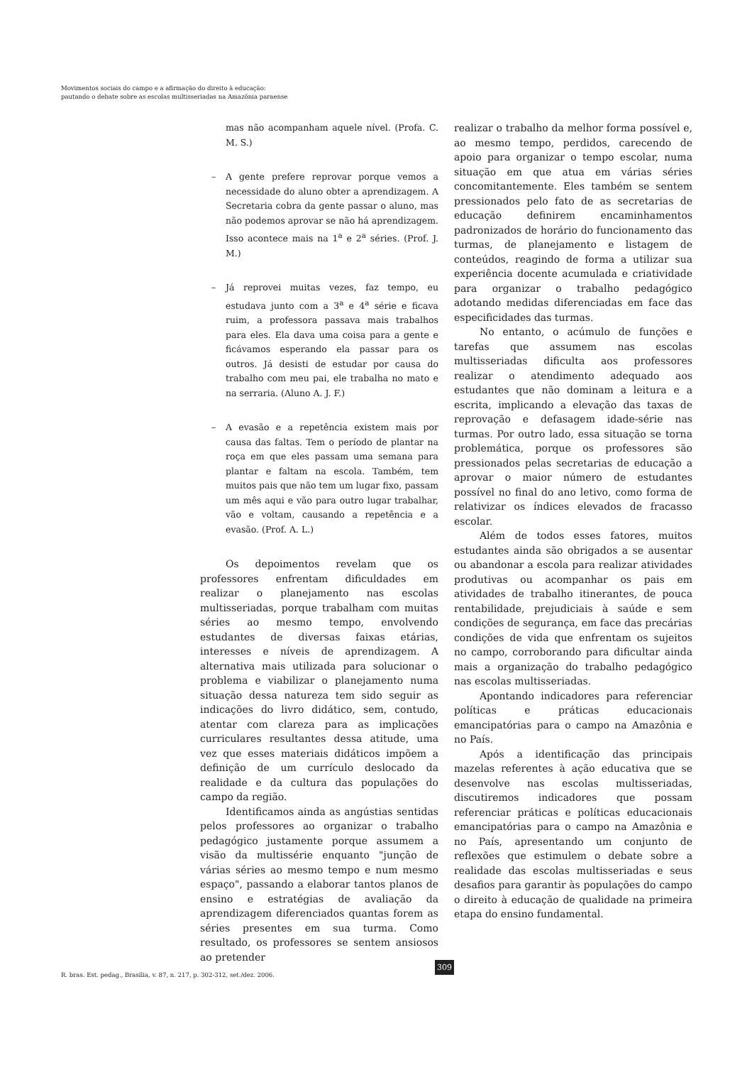Movimentos sociais do campo e a afirmação do direito à educação:
pautando o debate sobre as escolas multisseriadas na Amazônia paraense
mas não acompanham aquele nível. (Profa. C. M. S.)
– A gente prefere reprovar porque vemos a necessidade do aluno obter a aprendizagem. A Secretaria cobra da gente passar o aluno, mas não podemos aprovar se não há aprendizagem. Isso acontece mais na 1<sup>a</sup> e 2<sup>a</sup> séries. (Prof. J. M.)
– Já reprovei muitas vezes, faz tempo, eu estudava junto com a 3<sup>a</sup> e 4<sup>a</sup> série e ficava ruim, a professora passava mais trabalhos para eles. Ela dava uma coisa para a gente e ficávamos esperando ela passar para os outros. Já desisti de estudar por causa do trabalho com meu pai, ele trabalha no mato e na serraria. (Aluno A. J. F.)
– A evasão e a repetência existem mais por causa das faltas. Tem o período de plantar na roça em que eles passam uma semana para plantar e faltam na escola. Também, tem muitos pais que não tem um lugar fixo, passam um mês aqui e vão para outro lugar trabalhar, vão e voltam, causando a repetência e a evasão. (Prof. A. L.)
Os depoimentos revelam que os professores enfrentam dificuldades em realizar o planejamento nas escolas multisseriadas, porque trabalham com muitas séries ao mesmo tempo, envolvendo estudantes de diversas faixas etárias, interesses e níveis de aprendizagem. A alternativa mais utilizada para solucionar o problema e viabilizar o planejamento numa situação dessa natureza tem sido seguir as indicações do livro didático, sem, contudo, atentar com clareza para as implicações curriculares resultantes dessa atitude, uma vez que esses materiais didáticos impõem a definição de um currículo deslocado da realidade e da cultura das populações do campo da região.
Identificamos ainda as angústias sentidas pelos professores ao organizar o trabalho pedagógico justamente porque assumem a visão da multissérie enquanto "junção de várias séries ao mesmo tempo e num mesmo espaço", passando a elaborar tantos planos de ensino e estratégias de avaliação da aprendizagem diferenciados quantas forem as séries presentes em sua turma. Como resultado, os professores se sentem ansiosos ao pretender
realizar o trabalho da melhor forma possível e, ao mesmo tempo, perdidos, carecendo de apoio para organizar o tempo escolar, numa situação em que atua em várias séries concomitantemente. Eles também se sentem pressionados pelo fato de as secretarias de educação definirem encaminhamentos padronizados de horário do funcionamento das turmas, de planejamento e listagem de conteúdos, reagindo de forma a utilizar sua experiência docente acumulada e criatividade para organizar o trabalho pedagógico adotando medidas diferenciadas em face das especificidades das turmas.
No entanto, o acúmulo de funções e tarefas que assumem nas escolas multisseriadas dificulta aos professores realizar o atendimento adequado aos estudantes que não dominam a leitura e a escrita, implicando a elevação das taxas de reprovação e defasagem idade-série nas turmas. Por outro lado, essa situação se torna problemática, porque os professores são pressionados pelas secretarias de educação a aprovar o maior número de estudantes possível no final do ano letivo, como forma de relativizar os índices elevados de fracasso escolar.
Além de todos esses fatores, muitos estudantes ainda são obrigados a se ausentar ou abandonar a escola para realizar atividades produtivas ou acompanhar os pais em atividades de trabalho itinerantes, de pouca rentabilidade, prejudiciais à saúde e sem condições de segurança, em face das precárias condições de vida que enfrentam os sujeitos no campo, corroborando para dificultar ainda mais a organização do trabalho pedagógico nas escolas multisseriadas.
Apontando indicadores para referenciar políticas e práticas educacionais emancipatórias para o campo na Amazônia e no País.
Após a identificação das principais mazelas referentes à ação educativa que se desenvolve nas escolas multisseriadas, discutiremos indicadores que possam referenciar práticas e políticas educacionais emancipatórias para o campo na Amazônia e no País, apresentando um conjunto de reflexões que estimulem o debate sobre a realidade das escolas multisseriadas e seus desafios para garantir às populações do campo o direito à educação de qualidade na primeira etapa do ensino fundamental.
R. bras. Est. pedag., Brasília, v. 87, n. 217, p. 302-312, set./dez. 2006.
309